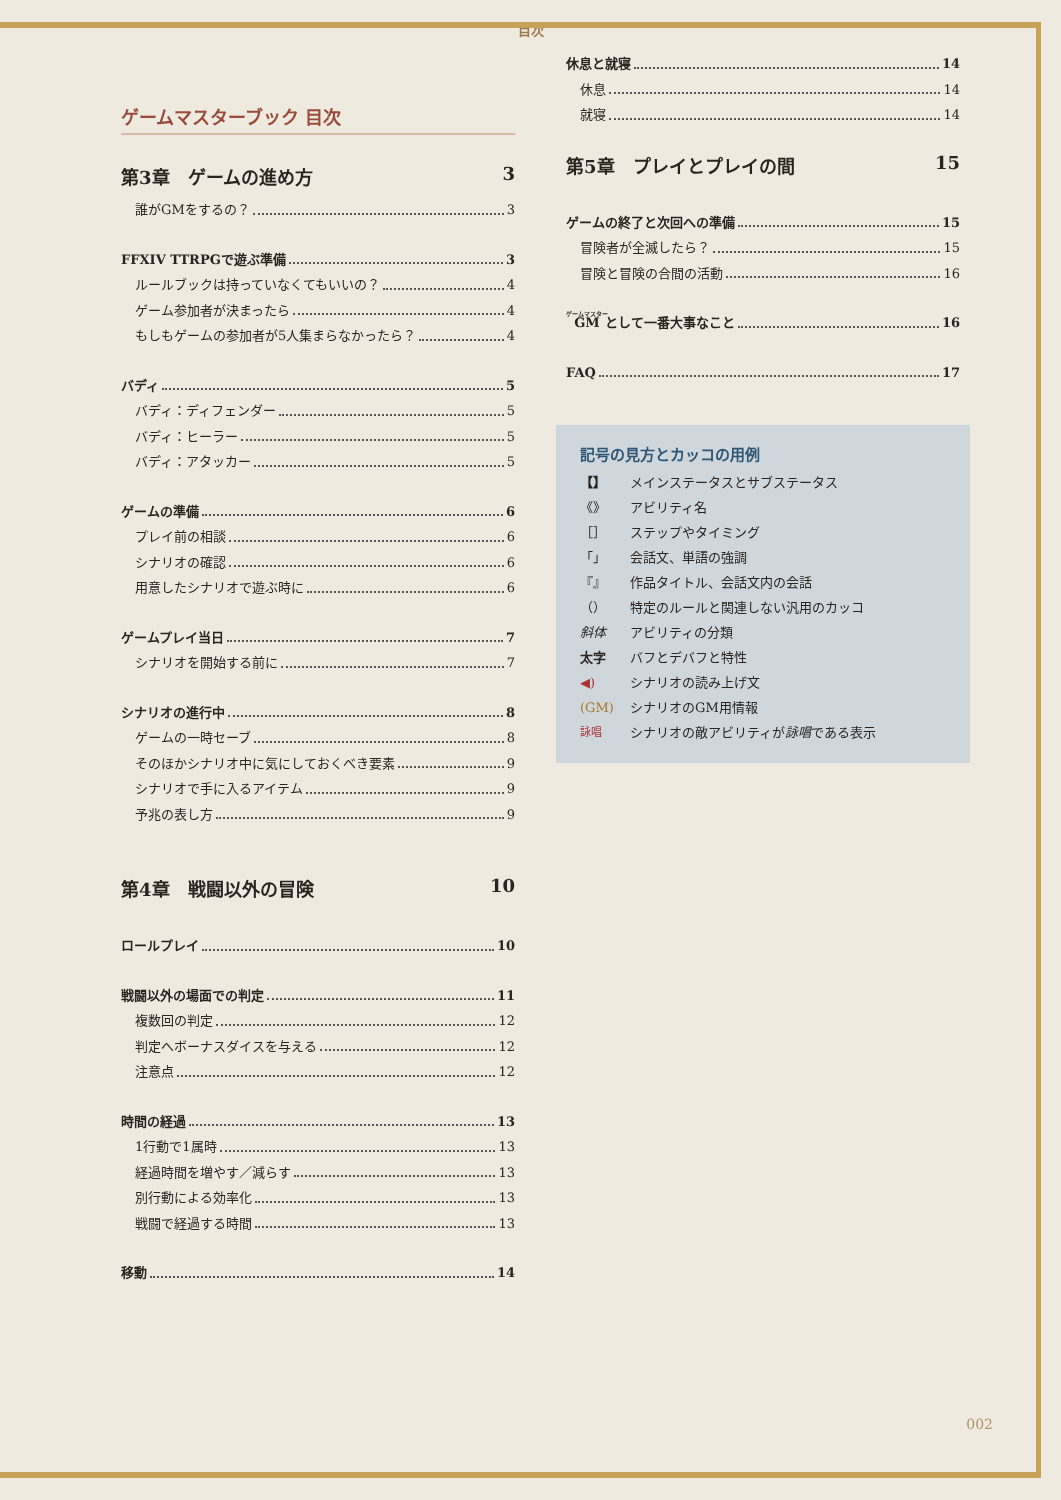目次
ゲームマスターブック 目次
第3章　ゲームの進め方 3
誰がGMをするの？ 3
FFXIV TTRPGで遊ぶ準備 3
ルールブックは持っていなくてもいいの？ 4
ゲーム参加者が決まったら 4
もしもゲームの参加者が5人集まらなかったら？ 4
バディ 5
バディ：ディフェンダー 5
バディ：ヒーラー 5
バディ：アタッカー 5
ゲームの準備 6
プレイ前の相談 6
シナリオの確認 6
用意したシナリオで遊ぶ時に 6
ゲームプレイ当日 7
シナリオを開始する前に 7
シナリオの進行中 8
ゲームの一時セーブ 8
そのほかシナリオ中に気にしておくべき要素 9
シナリオで手に入るアイテム 9
予兆の表し方 9
第4章　戦闘以外の冒険 10
ロールプレイ 10
戦闘以外の場面での判定 11
複数回の判定 12
判定へボーナスダイスを与える 12
注意点 12
時間の経過 13
1行動で1属時 13
経過時間を増やす／減らす 13
別行動による効率化 13
戦闘で経過する時間 13
移動 14
休息と就寝 14
休息 14
就寝 14
第5章　プレイとプレイの間 15
ゲームの終了と次回への準備 15
冒険者が全滅したら？ 15
冒険と冒険の合間の活動 16
GMとして一番大事なこと 16
FAQ 17
記号の見方とカッコの用例
【】 メインステータスとサブステータス
《》 アビリティ名
［］ ステップやタイミング
「」 会話文、単語の強調
『』 作品タイトル、会話文内の会話
（） 特定のルールと関連しない汎用のカッコ
斜体 アビリティの分類
太字 バフとデバフと特性
◀) シナリオの読み上げ文
(GM) シナリオのGM用情報
詠唱 シナリオの敵アビリティが詠唱である表示
002